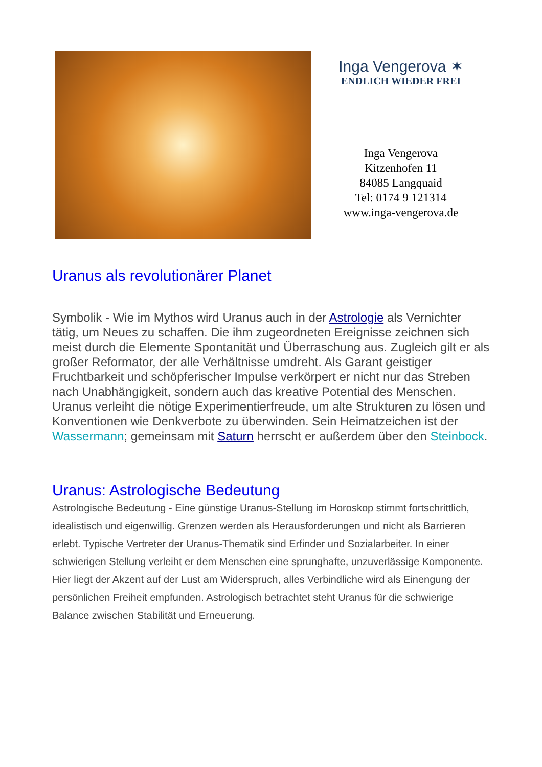Inga Vengerova ✶
ENDLICH WIEDER FREI
Inga Vengerova
Kitzenhofen 11
84085 Langquaid
Tel: 0174 9 121314
www.inga-vengerova.de
Uranus als revolutionärer Planet
Symbolik - Wie im Mythos wird Uranus auch in der Astrologie als Vernichter tätig, um Neues zu schaffen. Die ihm zugeordneten Ereignisse zeichnen sich meist durch die Elemente Spontanität und Überraschung aus. Zugleich gilt er als großer Reformator, der alle Verhältnisse umdreht. Als Garant geistiger Fruchtbarkeit und schöpferischer Impulse verkörpert er nicht nur das Streben nach Unabhängigkeit, sondern auch das kreative Potential des Menschen. Uranus verleiht die nötige Experimentierfreude, um alte Strukturen zu lösen und Konventionen wie Denkverbote zu überwinden. Sein Heimatzeichen ist der Wassermann; gemeinsam mit Saturn herrscht er außerdem über den Steinbock.
Uranus: Astrologische Bedeutung
Astrologische Bedeutung - Eine günstige Uranus-Stellung im Horoskop stimmt fortschrittlich, idealistisch und eigenwillig. Grenzen werden als Herausforderungen und nicht als Barrieren erlebt. Typische Vertreter der Uranus-Thematik sind Erfinder und Sozialarbeiter. In einer schwierigen Stellung verleiht er dem Menschen eine sprunghafte, unzuverlässige Komponente. Hier liegt der Akzent auf der Lust am Widerspruch, alles Verbindliche wird als Einengung der persönlichen Freiheit empfunden. Astrologisch betrachtet steht Uranus für die schwierige Balance zwischen Stabilität und Erneuerung.